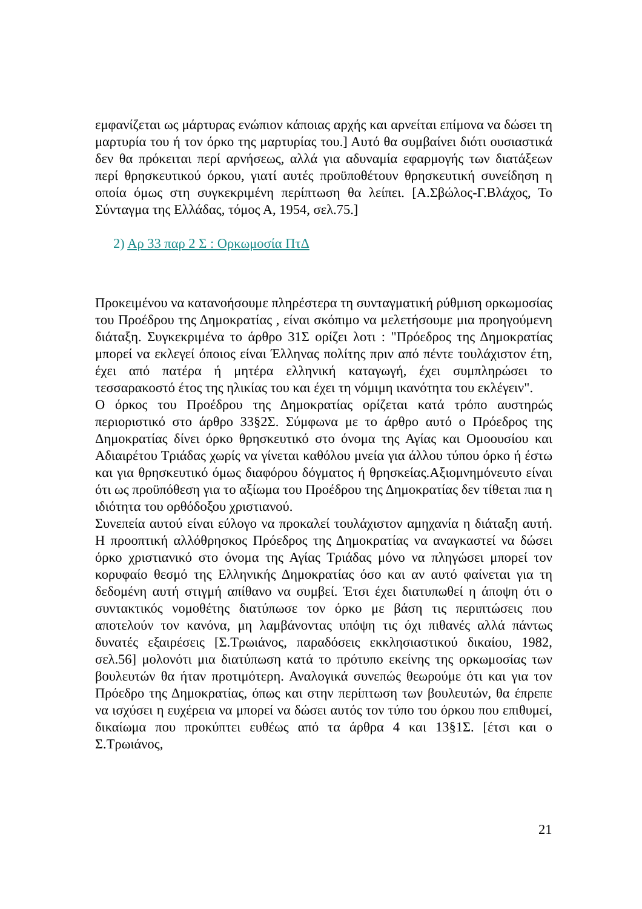εμφανίζεται ως μάρτυρας ενώπιον κάποιας αρχής και αρνείται επίμονα να δώσει τη μαρτυρία του ή τον όρκο της μαρτυρίας του.] Αυτό θα συμβαίνει διότι ουσιαστικά δεν θα πρόκειται περί αρνήσεως, αλλά για αδυναμία εφαρμογής των διατάξεων περί θρησκευτικού όρκου, γιατί αυτές προϋποθέτουν θρησκευτική συνείδηση η οποία όμως στη συγκεκριμένη περίπτωση θα λείπει. [Α.Σβώλος-Γ.Βλάχος, Το Σύνταγμα της Ελλάδας, τόμος Α, 1954, σελ.75.]
2) Αρ 33 παρ 2 Σ : Ορκωμοσία ΠτΔ
Προκειμένου να κατανοήσουμε πληρέστερα τη συνταγματική ρύθμιση ορκωμοσίας του Προέδρου της Δημοκρατίας , είναι σκόπιμο να μελετήσουμε μια προηγούμενη διάταξη. Συγκεκριμένα το άρθρο 31Σ ορίζει λοτι : "Πρόεδρος της Δημοκρατίας μπορεί να εκλεγεί όποιος είναι Έλληνας πολίτης πριν από πέντε τουλάχιστον έτη, έχει από πατέρα ή μητέρα ελληνική καταγωγή, έχει συμπληρώσει το τεσσαρακοστό έτος της ηλικίας του και έχει τη νόμιμη ικανότητα του εκλέγειν".
Ο όρκος του Προέδρου της Δημοκρατίας ορίζεται κατά τρόπο αυστηρώς περιοριστικό στο άρθρο 33§2Σ. Σύμφωνα με το άρθρο αυτό ο Πρόεδρος της Δημοκρατίας δίνει όρκο θρησκευτικό στο όνομα της Αγίας και Ομοουσίου και Αδιαιρέτου Τριάδας χωρίς να γίνεται καθόλου μνεία για άλλου τύπου όρκο ή έστω και για θρησκευτικό όμως διαφόρου δόγματος ή θρησκείας.Αξιομνημόνευτο είναι ότι ως προϋπόθεση για το αξίωμα του Προέδρου της Δημοκρατίας δεν τίθεται πια η ιδιότητα του ορθόδοξου χριστιανού.
Συνεπεία αυτού είναι εύλογο να προκαλεί τουλάχιστον αμηχανία η διάταξη αυτή. Η προοπτική αλλόθρησκος Πρόεδρος της Δημοκρατίας να αναγκαστεί να δώσει όρκο χριστιανικό στο όνομα της Αγίας Τριάδας μόνο να πληγώσει μπορεί τον κορυφαίο θεσμό της Ελληνικής Δημοκρατίας όσο και αν αυτό φαίνεται για τη δεδομένη αυτή στιγμή απίθανο να συμβεί. Έτσι έχει διατυπωθεί η άποψη ότι ο συντακτικός νομοθέτης διατύπωσε τον όρκο με βάση τις περιπτώσεις που αποτελούν τον κανόνα, μη λαμβάνοντας υπόψη τις όχι πιθανές αλλά πάντως δυνατές εξαιρέσεις [Σ.Τρωιάνος, παραδόσεις εκκλησιαστικού δικαίου, 1982, σελ.56] μολονότι μια διατύπωση κατά το πρότυπο εκείνης της ορκωμοσίας των βουλευτών θα ήταν προτιμότερη. Αναλογικά συνεπώς θεωρούμε ότι και για τον Πρόεδρο της Δημοκρατίας, όπως και στην περίπτωση των βουλευτών, θα έπρεπε να ισχύσει η ευχέρεια να μπορεί να δώσει αυτός τον τύπο του όρκου που επιθυμεί, δικαίωμα που προκύπτει ευθέως από τα άρθρα 4 και 13§1Σ. [έτσι και ο Σ.Τρωιάνος,
21